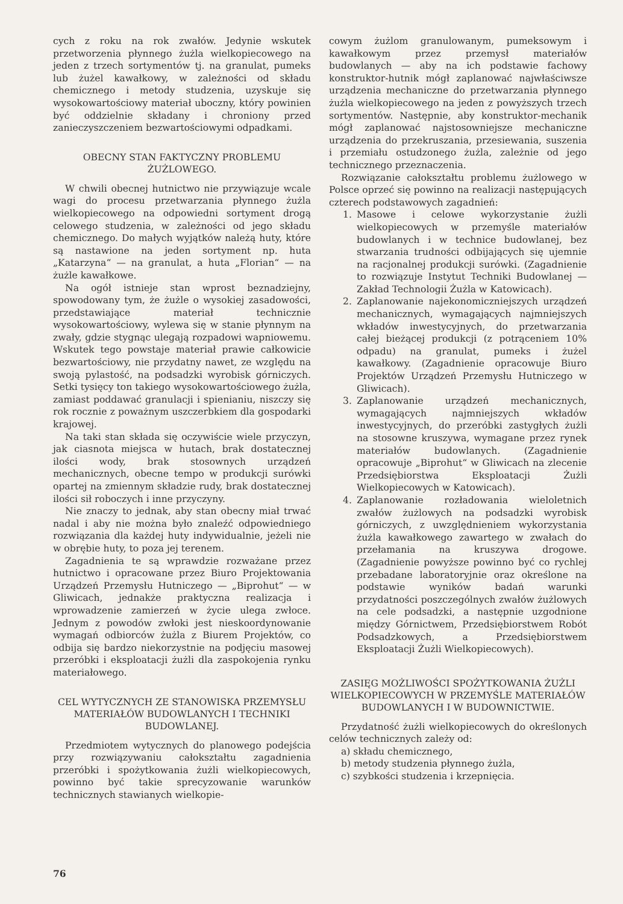cych z roku na rok zwałów. Jedynie wskutek przetworzenia płynnego żużla wielkopiecowego na jeden z trzech sortymentów tj. na granulat, pumeks lub żużel kawałkowy, w zależności od składu chemicznego i metody studzenia, uzyskuje się wysokowartościowy materiał uboczny, który powinien być oddzielnie składany i chroniony przed zanieczyszczeniem bezwartościowymi odpadkami.
OBECNY STAN FAKTYCZNY PROBLEMU ŻUŻLOWEGO.
W chwili obecnej hutnictwo nie przywiązuje wcale wagi do procesu przetwarzania płynnego żużla wielkopiecowego na odpowiedni sortyment drogą celowego studzenia, w zależności od jego składu chemicznego. Do małych wyjątków należą huty, które są nastawione na jeden sortyment np. huta „Katarzyna“ — na granulat, a huta „Florian“ — na żużle kawałkowe.
Na ogół istnieje stan wprost beznadziejny, spowodowany tym, że żużle o wysokiej zasadowości, przedstawiające materiał technicznie wysokowartościowy, wylewa się w stanie płynnym na zwały, gdzie stygnąc ulegają rozpadowi wapniowemu. Wskutek tego powstaje materiał prawie całkowicie bezwartościowy, nie przydatny nawet, ze względu na swoją pylastość, na podsadzki wyrobisk górniczych. Setki tysięcy ton takiego wysokowartościowego żużla, zamiast poddawać granulacji i spienianiu, niszczy się rok rocznie z poważnym uszczerbkiem dla gospodarki krajowej.
Na taki stan składa się oczywiście wiele przyczyn, jak ciasnota miejsca w hutach, brak dostatecznej ilości wody, brak stosownych urządzeń mechanicznych, obecne tempo w produkcji surówki opartej na zmiennym składzie rudy, brak dostatecznej ilości sił roboczych i inne przyczyny.
Nie znaczy to jednak, aby stan obecny miał trwać nadal i aby nie można było znaleźć odpowiedniego rozwiązania dla każdej huty indywidualnie, jeżeli nie w obrębie huty, to poza jej terenem.
Zagadnienia te są wprawdzie rozważane przez hutnictwo i opracowane przez Biuro Projektowania Urządzeń Przemysłu Hutniczego — „Biprohut“ — w Gliwicach, jednakże praktyczna realizacja i wprowadzenie zamierzeń w życie ulega zwłoce. Jednym z powodów zwłoki jest nieskoordynowanie wymagań odbiorców żużla z Biurem Projektów, co odbija się bardzo niekorzystnie na podjęciu masowej przeróbki i eksploatacji żużli dla zaspokojenia rynku materiałowego.
CEL WYTYCZNYCH ZE STANOWISKA PRZEMYSŁU MATERIAŁÓW BUDOWLANYCH I TECHNIKI BUDOWLANEJ.
Przedmiotem wytycznych do planowego podejścia przy rozwiązywaniu całokształtu zagadnienia przeróbki i spożytkowania żużli wielkopiecowych, powinno być takie sprecyzowanie warunków technicznych stawianych wielkopie-
cowym żużlom granulowanym, pumeksowym i kawałkowym przez przemysł materiałów budowlanych — aby na ich podstawie fachowy konstruktor-hutnik mógł zaplanować najwłaściwsze urządzenia mechaniczne do przetwarzania płynnego żużla wielkopiecowego na jeden z powyższych trzech sortymentów. Następnie, aby konstruktor-mechanik mógł zaplanować najstosowniejsze mechaniczne urządzenia do przekruszania, przesiewania, suszenia i przemiału ostudzonego żużla, zależnie od jego technicznego przeznaczenia.
Rozwiązanie całokształtu problemu żużlowego w Polsce oprzeć się powinno na realizacji następujących czterech podstawowych zagadnień:
1. Masowe i celowe wykorzystanie żużli wielkopiecowych w przemyśle materiałów budowlanych i w technice budowlanej, bez stwarzania trudności odbijających się ujemnie na racjonalnej produkcji surówki. (Zagadnienie to rozwiązuje Instytut Techniki Budowlanej — Zakład Technologii Żużla w Katowicach).
2. Zaplanowanie najekonomiczniejszych urządzeń mechanicznych, wymagających najmniejszych wkładów inwestycyjnych, do przetwarzania całej bieżącej produkcji (z potrąceniem 10% odpadu) na granulat, pumeks i żużel kawałkowy. (Zagadnienie opracowuje Biuro Projektów Urządzeń Przemysłu Hutniczego w Gliwicach).
3. Zaplanowanie urządzeń mechanicznych, wymagających najmniejszych wkładów inwestycyjnych, do przeróbki zastygłych żużli na stosowne kruszywa, wymagane przez rynek materiałów budowlanych. (Zagadnienie opracowuje „Biprohut“ w Gliwicach na zlecenie Przedsiębiorstwa Eksploatacji Żużli Wielkopiecowych w Katowicach).
4. Zaplanowanie rozładowania wieloletnich zwałów żużlowych na podsadzki wyrobisk górniczych, z uwzględnieniem wykorzystania żużla kawałkowego zawartego w zwałach do przełamania na kruszywa drogowe. (Zagadnienie powyższe powinno być co rychlej przebadane laboratoryjnie oraz określone na podstawie wyników badań warunki przydatności poszczególnych zwałów żużlowych na cele podsadzki, a następnie uzgodnione między Górnictwem, Przedsiębiorstwem Robót Podsadzkowych, a Przedsiębiorstwem Eksploatacji Żużli Wielkopiecowych).
ZASIĘG MOŻLIWOŚCI SPOŻYTKOWANIA ŻUŻLI WIELKOPIECOWYCH W PRZEMYŚLE MATERIAŁÓW BUDOWLANYCH I W BUDOWNICTWIE.
Przydatność żużli wielkopiecowych do określonych celów technicznych zależy od:
a) składu chemicznego,
b) metody studzenia płynnego żużla,
c) szybkości studzenia i krzepnięcia.
76